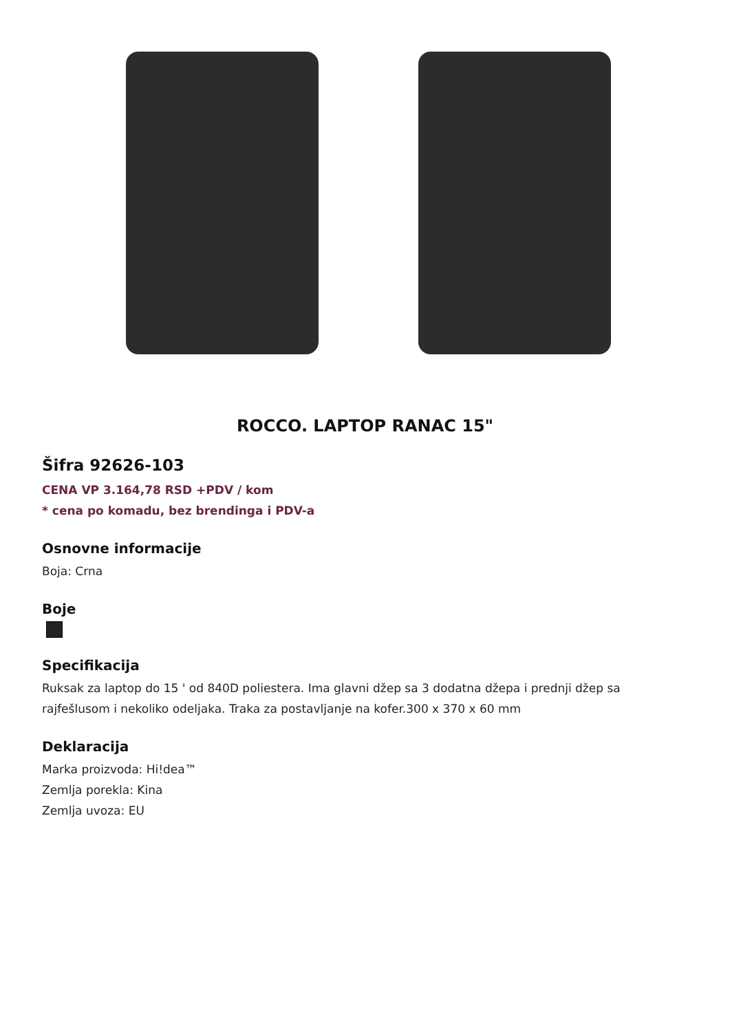ROCCO. LAPTOP RANAC 15"
Šifra 92626-103
CENA VP 3.164,78 RSD +PDV / kom
* cena po komadu, bez brendinga i PDV-a
Osnovne informacije
Boja: Crna
Boje
Specifikacija
Ruksak za laptop do 15 ' od 840D poliestera. Ima glavni džep sa 3 dodatna džepa i prednji džep sa rajfešlusom i nekoliko odeljaka. Traka za postavljanje na kofer.300 x 370 x 60 mm
Deklaracija
Marka proizvoda: Hi!dea™
Zemlja porekla: Kina
Zemlja uvoza: EU